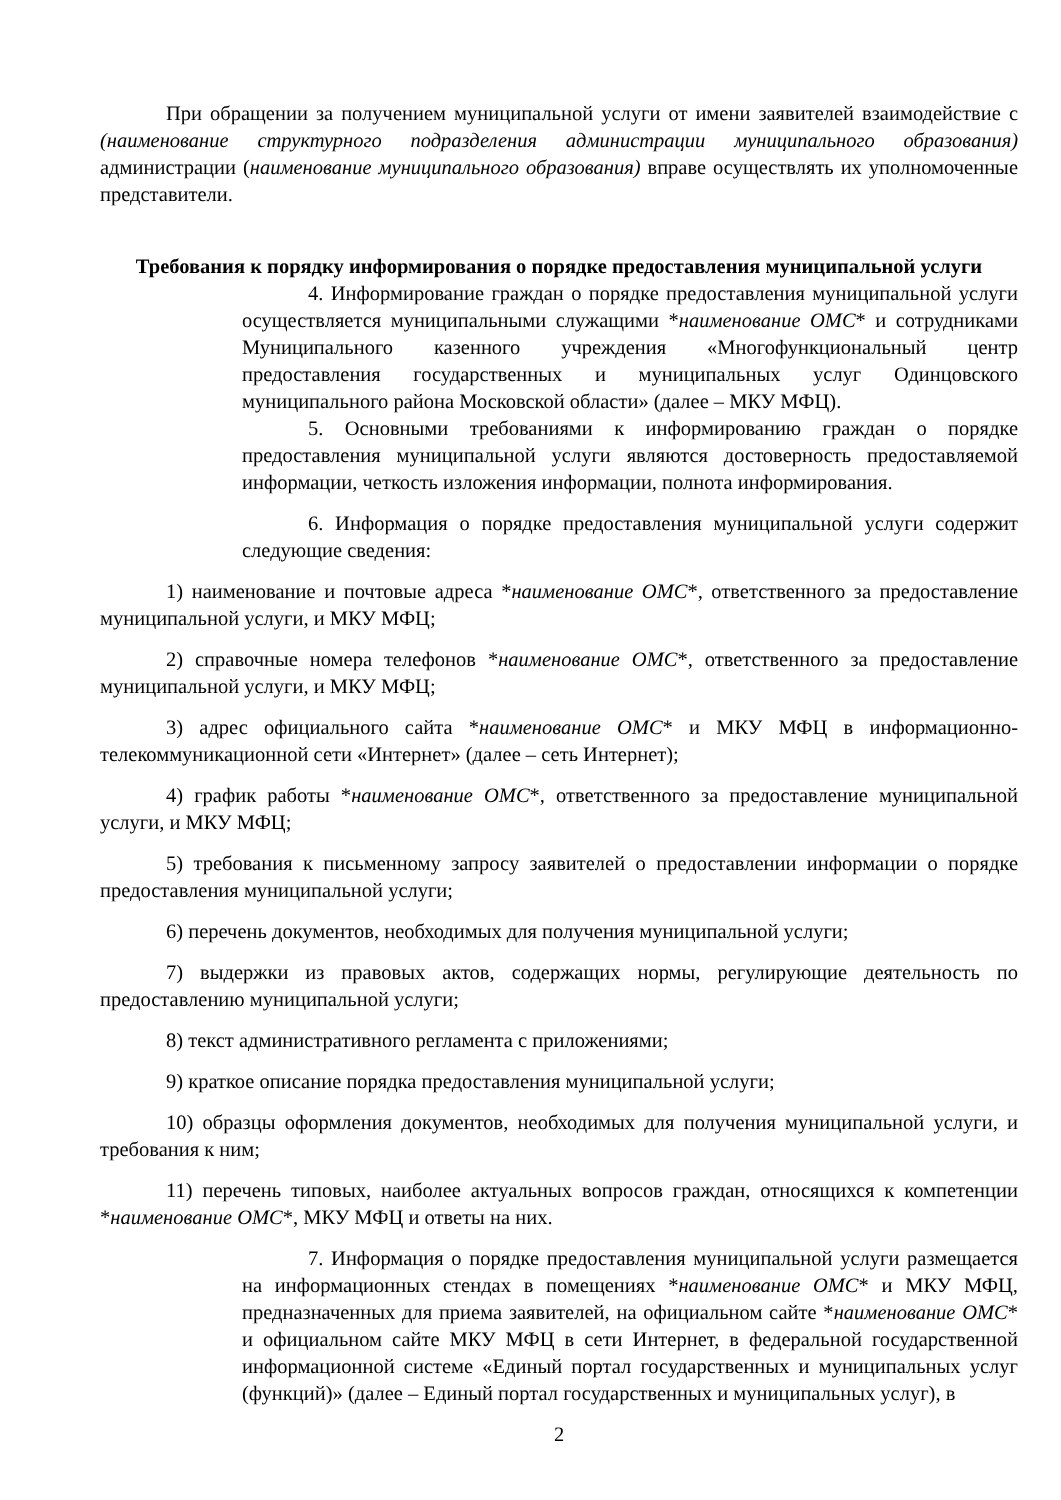При обращении за получением муниципальной услуги от имени заявителей взаимодействие с (наименование структурного подразделения администрации муниципального образования) администрации (наименование муниципального образования) вправе осуществлять их уполномоченные представители.
Требования к порядку информирования о порядке предоставления муниципальной услуги
4. Информирование граждан о порядке предоставления муниципальной услуги осуществляется муниципальными служащими *наименование ОМС* и сотрудниками Муниципального казенного учреждения «Многофункциональный центр предоставления государственных и муниципальных услуг Одинцовского муниципального района Московской области» (далее – МКУ МФЦ).
5. Основными требованиями к информированию граждан о порядке предоставления муниципальной услуги являются достоверность предоставляемой информации, четкость изложения информации, полнота информирования.
6. Информация о порядке предоставления муниципальной услуги содержит следующие сведения:
1) наименование и почтовые адреса *наименование ОМС*, ответственного за предоставление муниципальной услуги, и МКУ МФЦ;
2) справочные номера телефонов *наименование ОМС*, ответственного за предоставление муниципальной услуги, и МКУ МФЦ;
3) адрес официального сайта *наименование ОМС* и МКУ МФЦ в информационно-телекоммуникационной сети «Интернет» (далее – сеть Интернет);
4) график работы *наименование ОМС*, ответственного за предоставление муниципальной услуги, и МКУ МФЦ;
5) требования к письменному запросу заявителей о предоставлении информации о порядке предоставления муниципальной услуги;
6) перечень документов, необходимых для получения муниципальной услуги;
7) выдержки из правовых актов, содержащих нормы, регулирующие деятельность по предоставлению муниципальной услуги;
8) текст административного регламента с приложениями;
9) краткое описание порядка предоставления муниципальной услуги;
10) образцы оформления документов, необходимых для получения муниципальной услуги, и требования к ним;
11) перечень типовых, наиболее актуальных вопросов граждан, относящихся к компетенции *наименование ОМС*, МКУ МФЦ и ответы на них.
7. Информация о порядке предоставления муниципальной услуги размещается на информационных стендах в помещениях *наименование ОМС* и МКУ МФЦ, предназначенных для приема заявителей, на официальном сайте *наименование ОМС* и официальном сайте МКУ МФЦ в сети Интернет, в федеральной государственной информационной системе «Единый портал государственных и муниципальных услуг (функций)» (далее – Единый портал государственных и муниципальных услуг), в
2